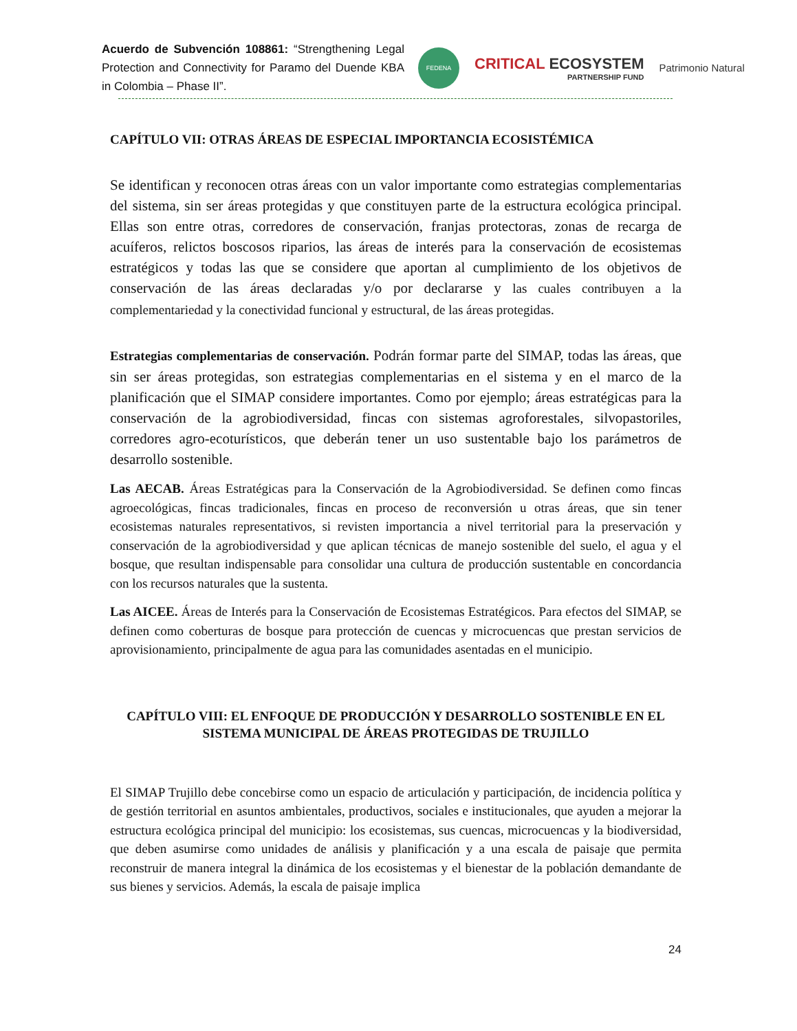Acuerdo de Subvención 108861: “Strengthening Legal Protection and Connectivity for Paramo del Duende KBA in Colombia – Phase II”.
FEDENA
CRITICAL ECOSYSTEM
PARTNERSHIP FUND
Patrimonio Natural
CAPÍTULO VII: OTRAS ÁREAS DE ESPECIAL IMPORTANCIA ECOSISTÉMICA
Se identifican y reconocen otras áreas con un valor importante como estrategias complementarias del sistema, sin ser áreas protegidas y que constituyen parte de la estructura ecológica principal. Ellas son entre otras, corredores de conservación, franjas protectoras, zonas de recarga de acuíferos, relictos boscosos riparios, las áreas de interés para la conservación de ecosistemas estratégicos y todas las que se considere que aportan al cumplimiento de los objetivos de conservación de las áreas declaradas y/o por declararse y las cuales contribuyen a la complementariedad y la conectividad funcional y estructural, de las áreas protegidas.
Estrategias complementarias de conservación. Podrán formar parte del SIMAP, todas las áreas, que sin ser áreas protegidas, son estrategias complementarias en el sistema y en el marco de la planificación que el SIMAP considere importantes. Como por ejemplo; áreas estratégicas para la conservación de la agrobiodiversidad, fincas con sistemas agroforestales, silvopastoriles, corredores agro-ecoturísticos, que deberán tener un uso sustentable bajo los parámetros de desarrollo sostenible.
Las AECAB. Áreas Estratégicas para la Conservación de la Agrobiodiversidad. Se definen como fincas agroecológicas, fincas tradicionales, fincas en proceso de reconversión u otras áreas, que sin tener ecosistemas naturales representativos, si revisten importancia a nivel territorial para la preservación y conservación de la agrobiodiversidad y que aplican técnicas de manejo sostenible del suelo, el agua y el bosque, que resultan indispensable para consolidar una cultura de producción sustentable en concordancia con los recursos naturales que la sustenta.
Las AICEE. Áreas de Interés para la Conservación de Ecosistemas Estratégicos. Para efectos del SIMAP, se definen como coberturas de bosque para protección de cuencas y microcuencas que prestan servicios de aprovisionamiento, principalmente de agua para las comunidades asentadas en el municipio.
CAPÍTULO VIII: EL ENFOQUE DE PRODUCCIÓN Y DESARROLLO SOSTENIBLE EN EL SISTEMA MUNICIPAL DE ÁREAS PROTEGIDAS DE TRUJILLO
El SIMAP Trujillo debe concebirse como un espacio de articulación y participación, de incidencia política y de gestión territorial en asuntos ambientales, productivos, sociales e institucionales, que ayuden a mejorar la estructura ecológica principal del municipio: los ecosistemas, sus cuencas, microcuencas y la biodiversidad, que deben asumirse como unidades de análisis y planificación y a una escala de paisaje que permita reconstruir de manera integral la dinámica de los ecosistemas y el bienestar de la población demandante de sus bienes y servicios. Además, la escala de paisaje implica
24